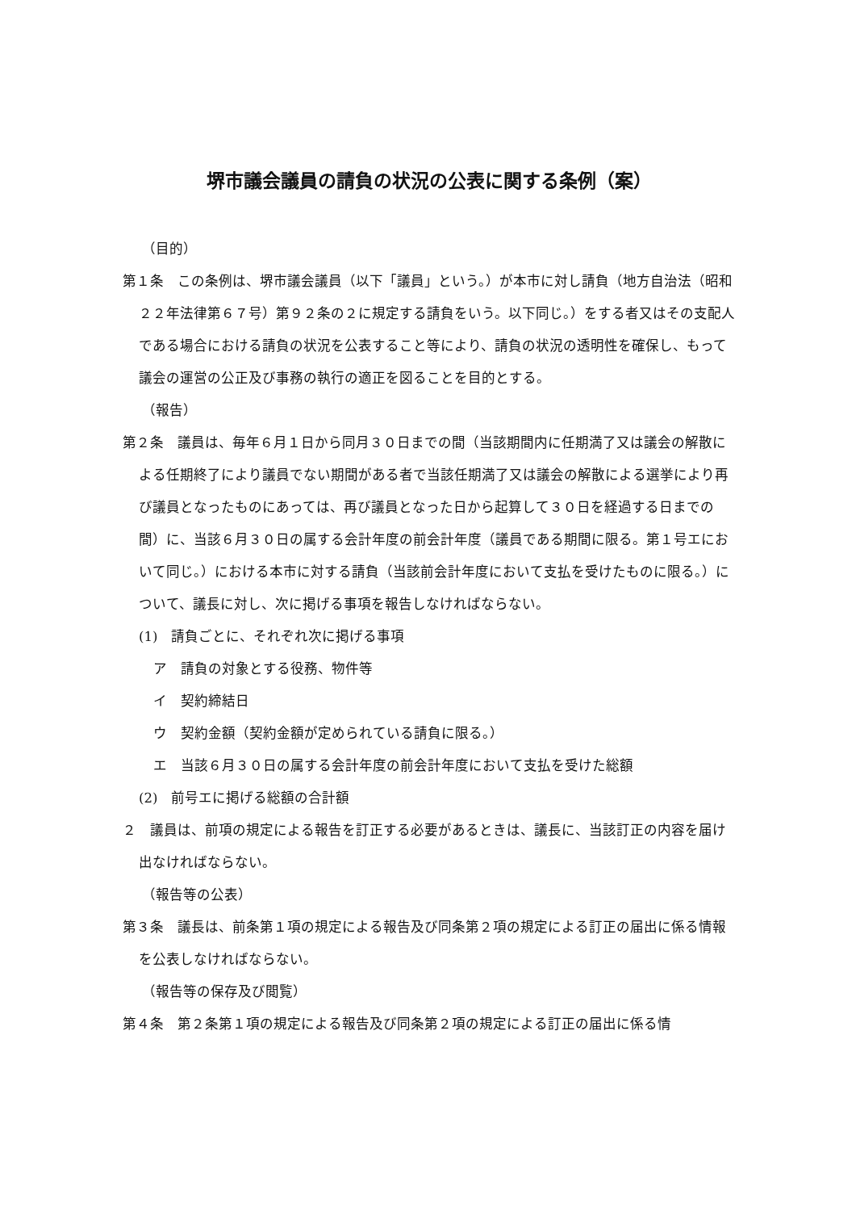堺市議会議員の請負の状況の公表に関する条例（案）
（目的）
第１条　この条例は、堺市議会議員（以下「議員」という。）が本市に対し請負（地方自治法（昭和２２年法律第６７号）第９２条の２に規定する請負をいう。以下同じ。）をする者又はその支配人である場合における請負の状況を公表すること等により、請負の状況の透明性を確保し、もって議会の運営の公正及び事務の執行の適正を図ることを目的とする。
（報告）
第２条　議員は、毎年６月１日から同月３０日までの間（当該期間内に任期満了又は議会の解散による任期終了により議員でない期間がある者で当該任期満了又は議会の解散による選挙により再び議員となったものにあっては、再び議員となった日から起算して３０日を経過する日までの間）に、当該６月３０日の属する会計年度の前会計年度（議員である期間に限る。第１号エにおいて同じ。）における本市に対する請負（当該前会計年度において支払を受けたものに限る。）について、議長に対し、次に掲げる事項を報告しなければならない。
(1)　請負ごとに、それぞれ次に掲げる事項
ア　請負の対象とする役務、物件等
イ　契約締結日
ウ　契約金額（契約金額が定められている請負に限る。）
エ　当該６月３０日の属する会計年度の前会計年度において支払を受けた総額
(2)　前号エに掲げる総額の合計額
２　議員は、前項の規定による報告を訂正する必要があるときは、議長に、当該訂正の内容を届け出なければならない。
（報告等の公表）
第３条　議長は、前条第１項の規定による報告及び同条第２項の規定による訂正の届出に係る情報を公表しなければならない。
（報告等の保存及び閲覧）
第４条　第２条第１項の規定による報告及び同条第２項の規定による訂正の届出に係る情